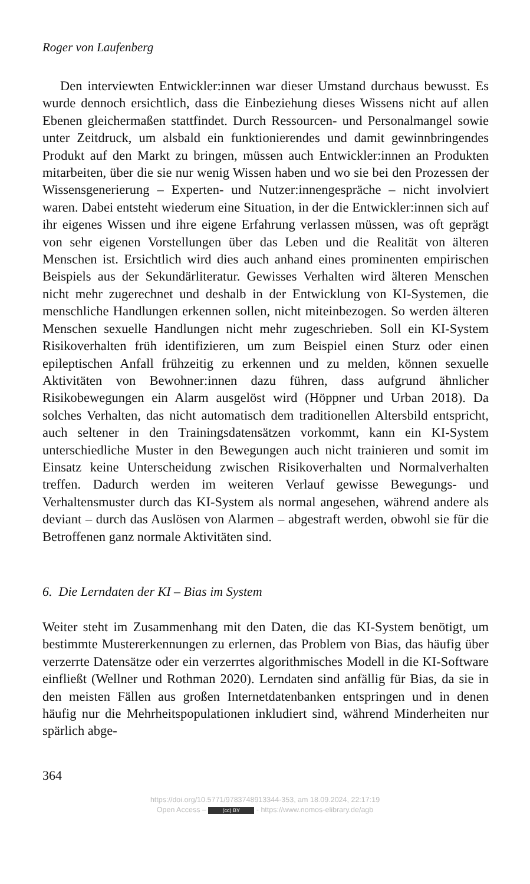Roger von Laufenberg
Den interviewten Entwickler:innen war dieser Umstand durchaus bewusst. Es wurde dennoch ersichtlich, dass die Einbeziehung dieses Wissens nicht auf allen Ebenen gleichermaßen stattfindet. Durch Ressourcen- und Personalmangel sowie unter Zeitdruck, um alsbald ein funktionierendes und damit gewinnbringendes Produkt auf den Markt zu bringen, müssen auch Entwickler:innen an Produkten mitarbeiten, über die sie nur wenig Wissen haben und wo sie bei den Prozessen der Wissensgenerierung – Experten- und Nutzer:innengespräche – nicht involviert waren. Dabei entsteht wiederum eine Situation, in der die Entwickler:innen sich auf ihr eigenes Wissen und ihre eigene Erfahrung verlassen müssen, was oft geprägt von sehr eigenen Vorstellungen über das Leben und die Realität von älteren Menschen ist. Ersichtlich wird dies auch anhand eines prominenten empirischen Beispiels aus der Sekundärliteratur. Gewisses Verhalten wird älteren Menschen nicht mehr zugerechnet und deshalb in der Entwicklung von KI-Systemen, die menschliche Handlungen erkennen sollen, nicht miteinbezogen. So werden älteren Menschen sexuelle Handlungen nicht mehr zugeschrieben. Soll ein KI-System Risikoverhalten früh identifizieren, um zum Beispiel einen Sturz oder einen epileptischen Anfall frühzeitig zu erkennen und zu melden, können sexuelle Aktivitäten von Bewohner:innen dazu führen, dass aufgrund ähnlicher Risikobewegungen ein Alarm ausgelöst wird (Höppner und Urban 2018). Da solches Verhalten, das nicht automatisch dem traditionellen Altersbild entspricht, auch seltener in den Trainingsdatensätzen vorkommt, kann ein KI-System unterschiedliche Muster in den Bewegungen auch nicht trainieren und somit im Einsatz keine Unterscheidung zwischen Risikoverhalten und Normalverhalten treffen. Dadurch werden im weiteren Verlauf gewisse Bewegungs- und Verhaltensmuster durch das KI-System als normal angesehen, während andere als deviant – durch das Auslösen von Alarmen – abgestraft werden, obwohl sie für die Betroffenen ganz normale Aktivitäten sind.
6. Die Lerndaten der KI – Bias im System
Weiter steht im Zusammenhang mit den Daten, die das KI-System benötigt, um bestimmte Mustererkennungen zu erlernen, das Problem von Bias, das häufig über verzerrte Datensätze oder ein verzerrtes algorithmisches Modell in die KI-Software einfließt (Wellner und Rothman 2020). Lerndaten sind anfällig für Bias, da sie in den meisten Fällen aus großen Internetdatenbanken entspringen und in denen häufig nur die Mehrheitspopulationen inkludiert sind, während Minderheiten nur spärlich abge-
364
https://doi.org/10.5771/9783748913344-353, am 18.09.2024, 22:17:19
Open Access – (cc) BY - https://www.nomos-elibrary.de/agb